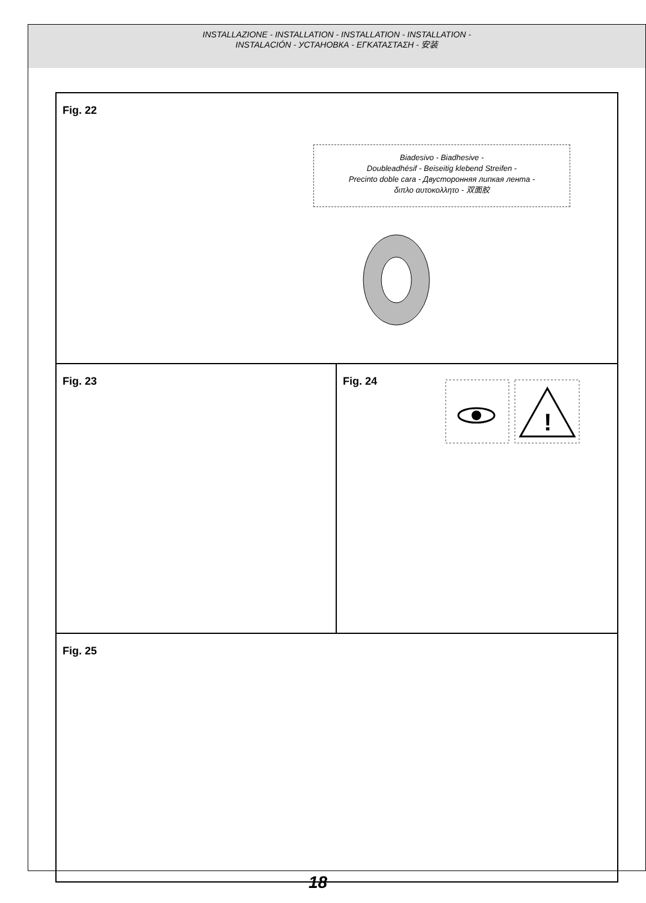INSTALLAZIONE - INSTALLATION - INSTALLATION - INSTALLATION -
INSTALACIÓN - УСТАНОВКА - ΕΓΚΑΤΑΣΤΑΣΗ - 安装
Fig. 22
Biadesivo - Biadhesive -
Doubleadhésif - Beiseitig klebend Streifen -
Precinto doble cara - Двусторонняя липкая лента -
διπλο αυτοκολλητο - 双面胶
Fig. 23
Fig. 24
!
Fig. 25
18